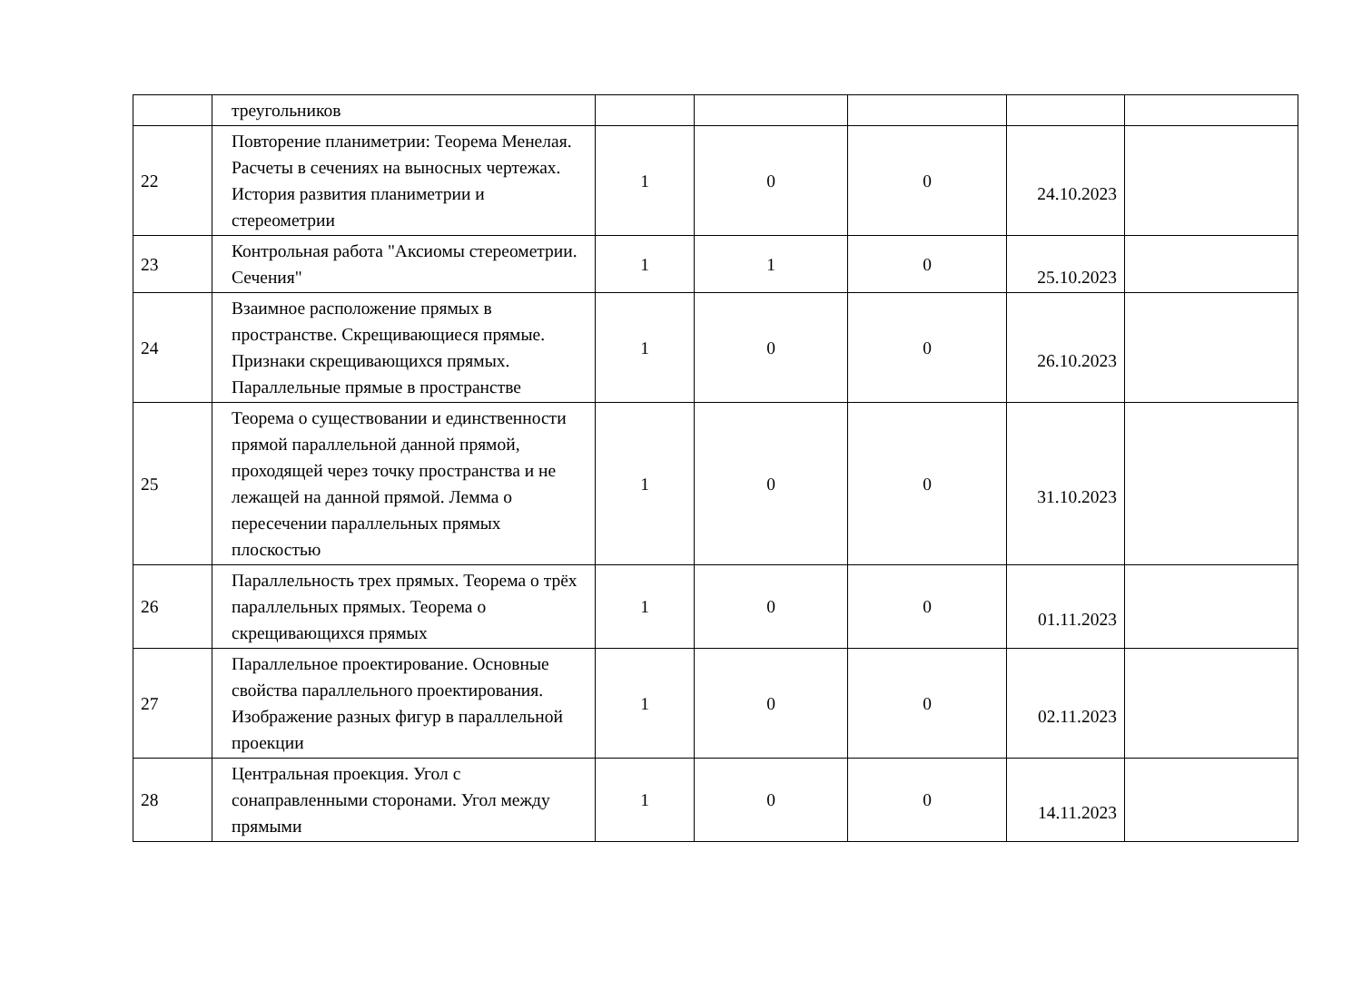| | треугольников | | | | | |
| 22 | Повторение планиметрии: Теорема Менелая. Расчеты в сечениях на выносных чертежах. История развития планиметрии и стереометрии | 1 | 0 | 0 | 24.10.2023 | |
| 23 | Контрольная работа "Аксиомы стереометрии. Сечения" | 1 | 1 | 0 | 25.10.2023 | |
| 24 | Взаимное расположение прямых в пространстве. Скрещивающиеся прямые. Признаки скрещивающихся прямых. Параллельные прямые в пространстве | 1 | 0 | 0 | 26.10.2023 | |
| 25 | Теорема о существовании и единственности прямой параллельной данной прямой, проходящей через точку пространства и не лежащей на данной прямой. Лемма о пересечении параллельных прямых плоскостью | 1 | 0 | 0 | 31.10.2023 | |
| 26 | Параллельность трех прямых. Теорема о трёх параллельных прямых. Теорема о скрещивающихся прямых | 1 | 0 | 0 | 01.11.2023 | |
| 27 | Параллельное проектирование. Основные свойства параллельного проектирования. Изображение разных фигур в параллельной проекции | 1 | 0 | 0 | 02.11.2023 | |
| 28 | Центральная проекция. Угол с сонаправленными сторонами. Угол между прямыми | 1 | 0 | 0 | 14.11.2023 | |